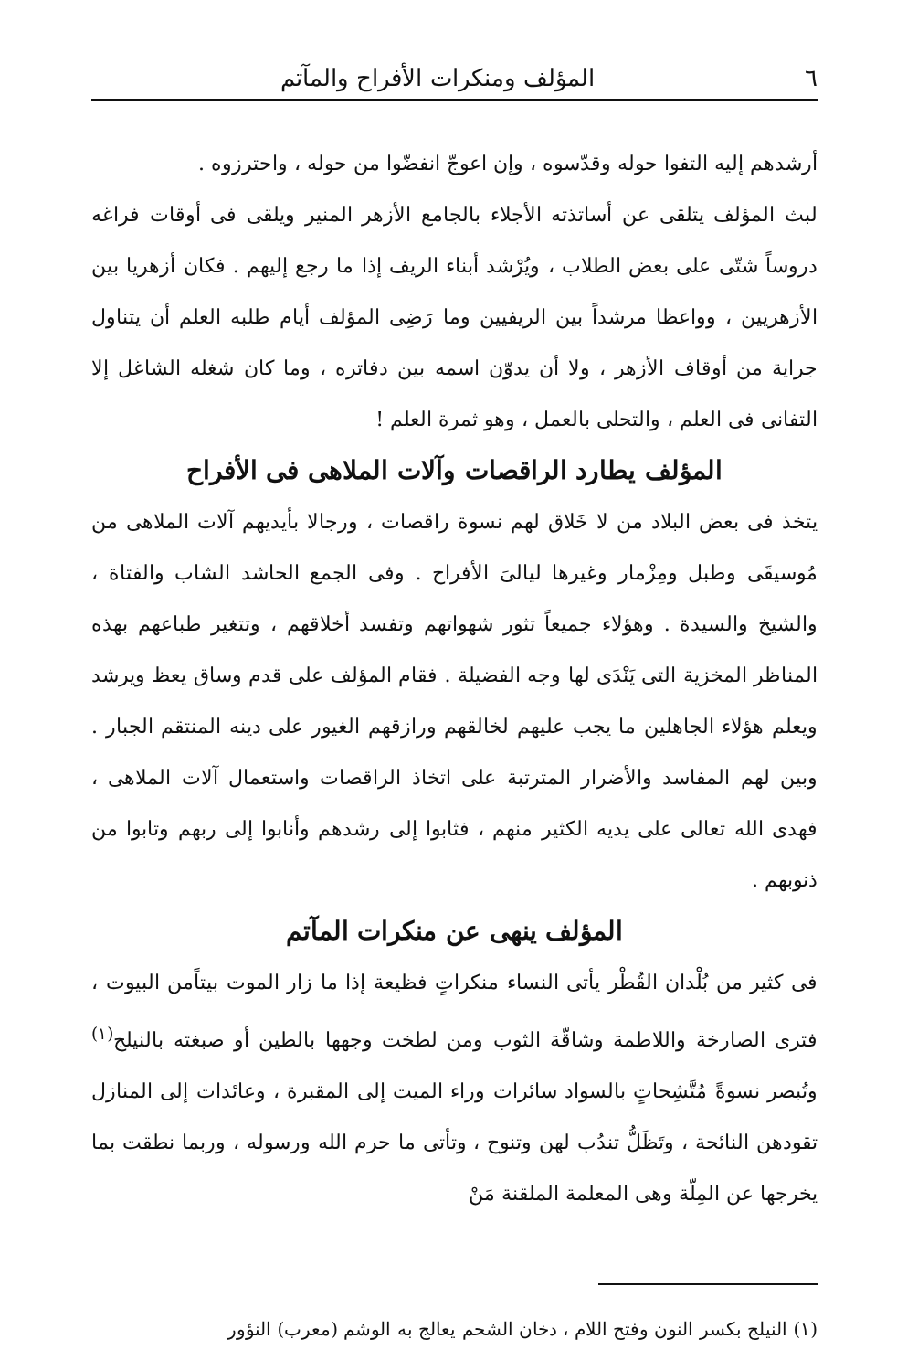٦ المؤلف ومنكرات الأفراح والمآتم
أرشدهم إليه التفوا حوله وقدّسوه ، وإن اعوجّ انفضّوا من حوله ، واحترزوه .
لبث المؤلف يتلقى عن أساتذته الأجلاء بالجامع الأزهر المنير ويلقى فى أوقات فراغه دروساً شتّى على بعض الطلاب ، ويُرْشد أبناء الريف إذا ما رجع إليهم . فكان أزهريا بين الأزهريين ، وواعظا مرشداً بين الريفيين وما رَضِى المؤلف أيام طلبه العلم أن يتناول جراية من أوقاف الأزهر ، ولا أن يدوّن اسمه بين دفاتره ، وما كان شغله الشاغل إلا التفانى فى العلم ، والتحلى بالعمل ، وهو ثمرة العلم !
المؤلف يطارد الراقصات وآلات الملاهى فى الأفراح
يتخذ فى بعض البلاد من لا خَلاق لهم نسوة راقصات ، ورجالا بأيديهم آلات الملاهى من مُوسيقَى وطبل ومِزْمار وغيرها ليالىَ الأفراح . وفى الجمع الحاشد الشاب والفتاة ، والشيخ والسيدة . وهؤلاء جميعاً تثور شهواتهم وتفسد أخلاقهم ، وتتغير طباعهم بهذه المناظر المخزية التى يَنْدَى لها وجه الفضيلة . فقام المؤلف على قدم وساق يعظ ويرشد ويعلم هؤلاء الجاهلين ما يجب عليهم لخالقهم ورازقهم الغيور على دينه المنتقم الجبار . وبين لهم المفاسد والأضرار المترتبة على اتخاذ الراقصات واستعمال آلات الملاهى ، فهدى الله تعالى على يديه الكثير منهم ، فثابوا إلى رشدهم وأنابوا إلى ربهم وتابوا من ذنوبهم .
المؤلف ينهى عن منكرات المآتم
فى كثير من بُلْدان القُطْر يأتى النساء منكراتٍ فظيعة إذا ما زار الموت بيتاًمن البيوت ، فترى الصارخة واللاطمة وشاقّة الثوب ومن لطخت وجهها بالطين أو صبغته بالنيلج<sup>(١)</sup> وتُبصر نسوةً مُتَّشِحاتٍ بالسواد سائرات وراء الميت إلى المقبرة ، وعائدات إلى المنازل تقودهن النائحة ، وتَظَلُّ تندُب لهن وتنوح ، وتأتى ما حرم الله ورسوله ، وربما نطقت بما يخرجها عن المِلّة وهى المعلمة الملقنة مَنْ
(١) النيلج بكسر النون وفتح اللام ، دخان الشحم يعالج به الوشم (معرب) النؤور